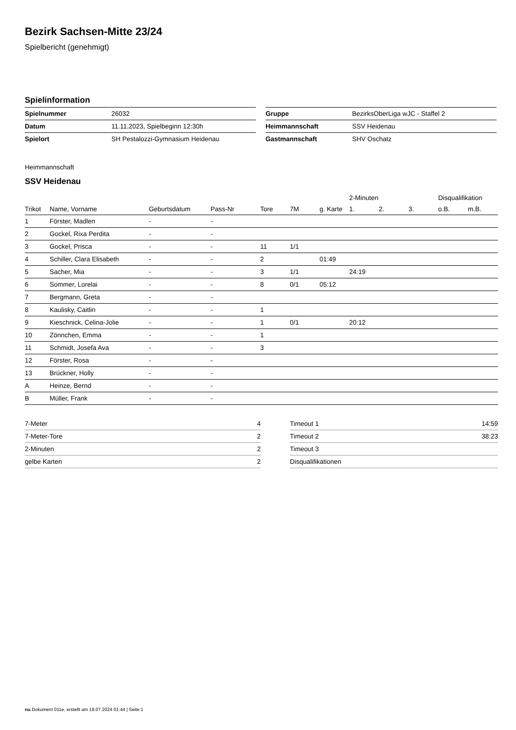Bezirk Sachsen-Mitte 23/24
Spielbericht (genehmigt)
Spielinformation
| Spielnummer | 26032 |
| Datum | 11.11.2023, Spielbeginn 12:30h |
| Spielort | SH Pestalozzi-Gymnasium Heidenau |
| Gruppe | BezirksOberLiga wJC - Staffel 2 |
| Heimmannschaft | SSV Heidenau |
| Gastmannschaft | SHV Oschatz |
Heimmannschaft
SSV Heidenau
| | | | | | | | 2-Minuten | | | Disqualifikation | |
| --- | --- | --- | --- | --- | --- | --- | --- | --- | --- | --- | --- |
| Trikot | Name, Vorname | Geburtsdatum | Pass-Nr | Tore | 7M | g. Karte | 1. | 2. | 3. | o.B. | m.B. |
| 1 | Förster, Madlen | - | - | | | | | | | | |
| 2 | Gockel, Rixa Perdita | - | - | | | | | | | | |
| 3 | Gockel, Prisca | - | - | 11 | 1/1 | | | | | | |
| 4 | Schiller, Clara Elisabeth | - | - | 2 | | 01:49 | | | | | |
| 5 | Sacher, Mia | - | - | 3 | 1/1 | | 24:19 | | | | |
| 6 | Sommer, Lorelai | - | - | 8 | 0/1 | 05:12 | | | | | |
| 7 | Bergmann, Greta | - | - | | | | | | | | |
| 8 | Kaulisky, Caitlin | - | - | 1 | | | | | | | |
| 9 | Kieschnick, Celina-Jolie | - | - | 1 | 0/1 | | 20:12 | | | | |
| 10 | Zönnchen, Emma | - | - | 1 | | | | | | | |
| 11 | Schmidt, Josefa Ava | - | - | 3 | | | | | | | |
| 12 | Förster, Rosa | - | - | | | | | | | | |
| 13 | Brückner, Holly | - | - | | | | | | | | |
| A | Heinze, Bernd | - | - | | | | | | | | |
| B | Müller, Frank | - | - | | | | | | | | |
| 7-Meter | 4 |
| 7-Meter-Tore | 2 |
| 2-Minuten | 2 |
| gelbe Karten | 2 |
| Timeout 1 | 14:59 |
| Timeout 2 | 38:23 |
| Timeout 3 | |
| Disqualifikationen | |
nu.Dokument 011e, erstellt am 19.07.2024 01:44 | Seite 1